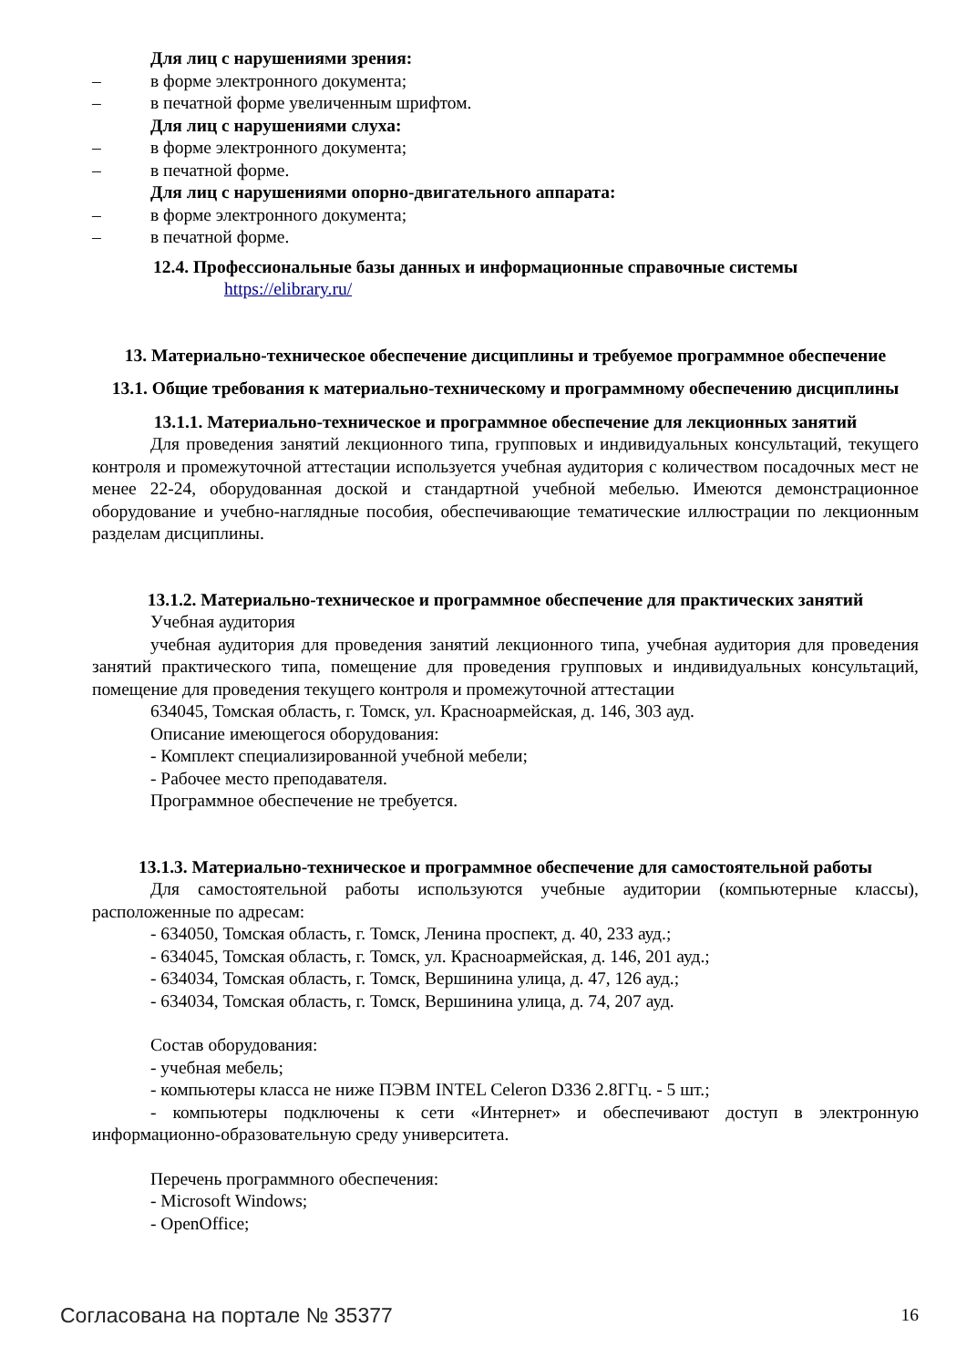Для лиц с нарушениями зрения:
– в форме электронного документа;
– в печатной форме увеличенным шрифтом.
Для лиц с нарушениями слуха:
– в форме электронного документа;
– в печатной форме.
Для лиц с нарушениями опорно-двигательного аппарата:
– в форме электронного документа;
– в печатной форме.
12.4. Профессиональные базы данных и информационные справочные системы
https://elibrary.ru/
13. Материально-техническое обеспечение дисциплины и требуемое программное обеспечение
13.1. Общие требования к материально-техническому и программному обеспечению дисциплины
13.1.1. Материально-техническое и программное обеспечение для лекционных занятий
Для проведения занятий лекционного типа, групповых и индивидуальных консультаций, текущего контроля и промежуточной аттестации используется учебная аудитория с количеством посадочных мест не менее 22-24, оборудованная доской и стандартной учебной мебелью. Имеются демонстрационное оборудование и учебно-наглядные пособия, обеспечивающие тематические иллюстрации по лекционным разделам дисциплины.
13.1.2. Материально-техническое и программное обеспечение для практических занятий
Учебная аудитория
учебная аудитория для проведения занятий лекционного типа, учебная аудитория для проведения занятий практического типа, помещение для проведения групповых и индивидуальных консультаций, помещение для проведения текущего контроля и промежуточной аттестации
634045, Томская область, г. Томск, ул. Красноармейская, д. 146, 303 ауд.
Описание имеющегося оборудования:
- Комплект специализированной учебной мебели;
- Рабочее место преподавателя.
Программное обеспечение не требуется.
13.1.3. Материально-техническое и программное обеспечение для самостоятельной работы
Для самостоятельной работы используются учебные аудитории (компьютерные классы), расположенные по адресам:
- 634050, Томская область, г. Томск, Ленина проспект, д. 40, 233 ауд.;
- 634045, Томская область, г. Томск, ул. Красноармейская, д. 146, 201 ауд.;
- 634034, Томская область, г. Томск, Вершинина улица, д. 47, 126 ауд.;
- 634034, Томская область, г. Томск, Вершинина улица, д. 74, 207 ауд.
Состав оборудования:
- учебная мебель;
- компьютеры класса не ниже ПЭВМ INTEL Celeron D336 2.8ГГц. - 5 шт.;
- компьютеры подключены к сети «Интернет» и обеспечивают доступ в электронную информационно-образовательную среду университета.
Перечень программного обеспечения:
- Microsoft Windows;
- OpenOffice;
Согласована на портале № 35377 16